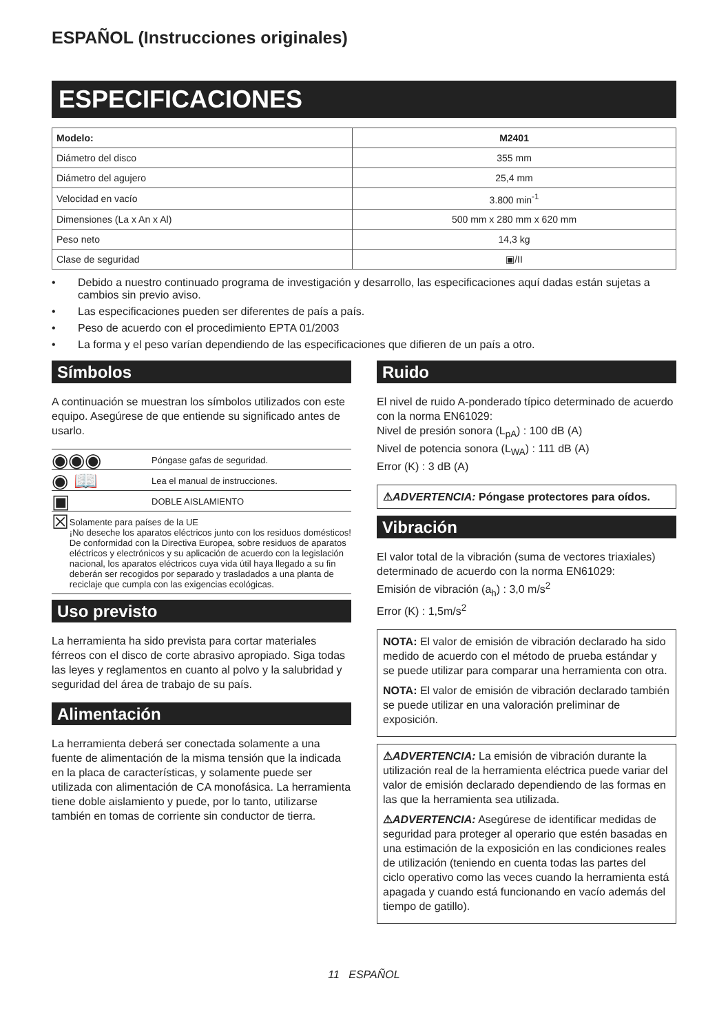ESPAÑOL (Instrucciones originales)
ESPECIFICACIONES
| Modelo: | M2401 |
| --- | --- |
| Diámetro del disco | 355 mm |
| Diámetro del agujero | 25,4 mm |
| Velocidad en vacío | 3.800 min<sup>-1</sup> |
| Dimensiones (La x An x Al) | 500 mm x 280 mm x 620 mm |
| Peso neto | 14,3 kg |
| Clase de seguridad | ▣/II |
• Debido a nuestro continuado programa de investigación y desarrollo, las especificaciones aquí dadas están sujetas a cambios sin previo aviso.
• Las especificaciones pueden ser diferentes de país a país.
• Peso de acuerdo con el procedimiento EPTA 01/2003
• La forma y el peso varían dependiendo de las especificaciones que difieren de un país a otro.
Símbolos
A continuación se muestran los símbolos utilizados con este equipo. Asegúrese de que entiende su significado antes de usarlo.
◉◉◉
Póngase gafas de seguridad.
◉ 📖
Lea el manual de instrucciones.
▣
DOBLE AISLAMIENTO
☒
Solamente para países de la UE
¡No deseche los aparatos eléctricos junto con los residuos domésticos! De conformidad con la Directiva Europea, sobre residuos de aparatos eléctricos y electrónicos y su aplicación de acuerdo con la legislación nacional, los aparatos eléctricos cuya vida útil haya llegado a su fin deberán ser recogidos por separado y trasladados a una planta de reciclaje que cumpla con las exigencias ecológicas.
Uso previsto
La herramienta ha sido prevista para cortar materiales férreos con el disco de corte abrasivo apropiado. Siga todas las leyes y reglamentos en cuanto al polvo y la salubridad y seguridad del área de trabajo de su país.
Alimentación
La herramienta deberá ser conectada solamente a una fuente de alimentación de la misma tensión que la indicada en la placa de características, y solamente puede ser utilizada con alimentación de CA monofásica. La herramienta tiene doble aislamiento y puede, por lo tanto, utilizarse también en tomas de corriente sin conductor de tierra.
Ruido
El nivel de ruido A-ponderado típico determinado de acuerdo con la norma EN61029:
Nivel de presión sonora (L<sub>pA</sub>) : 100 dB (A)
Nivel de potencia sonora (L<sub>WA</sub>) : 111 dB (A)
Error (K) : 3 dB (A)
⚠ADVERTENCIA: Póngase protectores para oídos.
Vibración
El valor total de la vibración (suma de vectores triaxiales) determinado de acuerdo con la norma EN61029:
Emisión de vibración (a<sub>h</sub>) : 3,0 m/s<sup>2</sup>
Error (K) : 1,5m/s<sup>2</sup>
NOTA: El valor de emisión de vibración declarado ha sido medido de acuerdo con el método de prueba estándar y se puede utilizar para comparar una herramienta con otra.
NOTA: El valor de emisión de vibración declarado también se puede utilizar en una valoración preliminar de exposición.
⚠ADVERTENCIA: La emisión de vibración durante la utilización real de la herramienta eléctrica puede variar del valor de emisión declarado dependiendo de las formas en las que la herramienta sea utilizada.
⚠ADVERTENCIA: Asegúrese de identificar medidas de seguridad para proteger al operario que estén basadas en una estimación de la exposición en las condiciones reales de utilización (teniendo en cuenta todas las partes del ciclo operativo como las veces cuando la herramienta está apagada y cuando está funcionando en vacío además del tiempo de gatillo).
11 ESPAÑOL